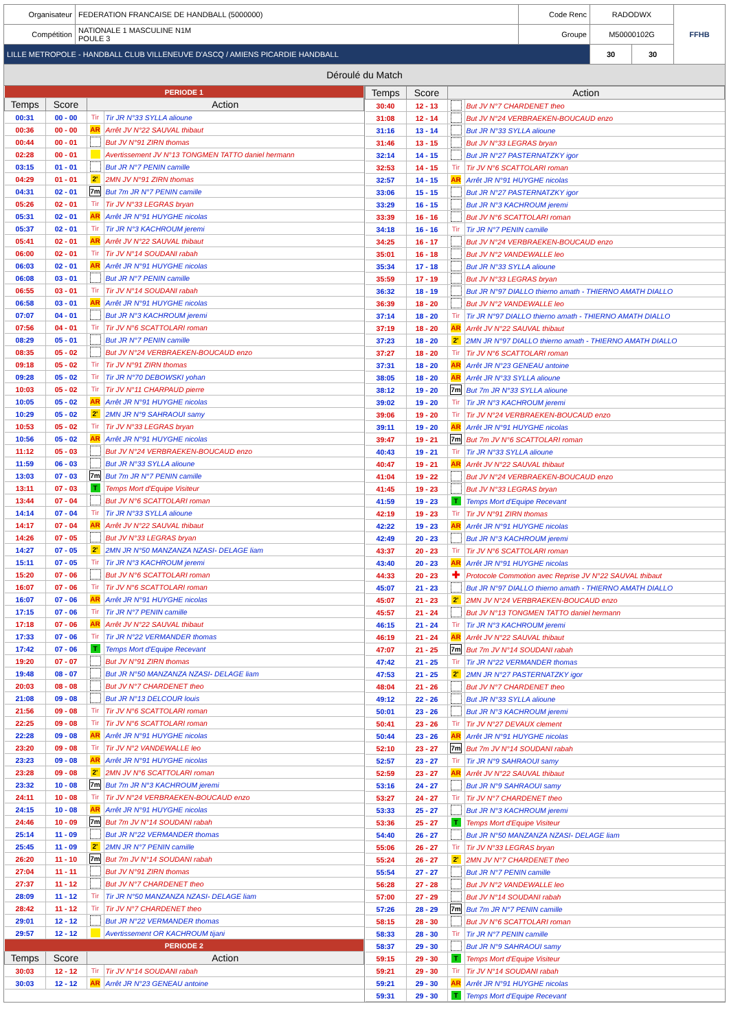| Organisateur | FEDERATION FRANCAISE DE HANDBALL (5000000) | Code Renc | RADODWX | | FFHB |
| Compétition | NATIONALE 1 MASCULINE N1M POULE 3 | Groupe | M50000102G | | |
| LILLE METROPOLE - HANDBALL CLUB VILLENEUVE D'ASCQ / AMIENS PICARDIE HANDBALL | | | 30 | 30 | |
Déroulé du Match
| PERIODE 1 | | | |
| Temps | Score | Action | |
| 00:31 | 00 - 00 | Tir | Tir JR N°33 SYLLA alioune |
| 00:36 | 00 - 00 | AR | Arrêt JV N°22 SAUVAL thibaut |
| 00:44 | 00 - 01 | : | But JV N°91 ZIRN thomas |
| 02:28 | 00 - 01 | | Avertissement JV N°13 TONGMEN TATTO daniel hermann |
| 03:15 | 01 - 01 | : | But JR N°7 PENIN camille |
| 04:29 | 01 - 01 | 2' | 2MN JV N°91 ZIRN thomas |
| 04:31 | 02 - 01 | 7m | But 7m JR N°7 PENIN camille |
| 05:26 | 02 - 01 | Tir | Tir JV N°33 LEGRAS bryan |
| 05:31 | 02 - 01 | AR | Arrêt JR N°91 HUYGHE nicolas |
| 05:37 | 02 - 01 | Tir | Tir JR N°3 KACHROUM jeremi |
| 05:41 | 02 - 01 | AR | Arrêt JV N°22 SAUVAL thibaut |
| 06:00 | 02 - 01 | Tir | Tir JV N°14 SOUDANI rabah |
| 06:03 | 02 - 01 | AR | Arrêt JR N°91 HUYGHE nicolas |
| 06:08 | 03 - 01 | : | But JR N°7 PENIN camille |
| 06:55 | 03 - 01 | Tir | Tir JV N°14 SOUDANI rabah |
| 06:58 | 03 - 01 | AR | Arrêt JR N°91 HUYGHE nicolas |
| 07:07 | 04 - 01 | : | But JR N°3 KACHROUM jeremi |
| 07:56 | 04 - 01 | Tir | Tir JV N°6 SCATTOLARI roman |
| 08:29 | 05 - 01 | : | But JR N°7 PENIN camille |
| 08:35 | 05 - 02 | : | But JV N°24 VERBRAEKEN-BOUCAUD enzo |
| 09:18 | 05 - 02 | Tir | Tir JV N°91 ZIRN thomas |
| 09:28 | 05 - 02 | Tir | Tir JR N°70 DEBOWSKI yohan |
| 10:03 | 05 - 02 | Tir | Tir JV N°11 CHARPAUD pierre |
| 10:05 | 05 - 02 | AR | Arrêt JR N°91 HUYGHE nicolas |
| 10:29 | 05 - 02 | 2' | 2MN JR N°9 SAHRAOUI samy |
| 10:53 | 05 - 02 | Tir | Tir JV N°33 LEGRAS bryan |
| 10:56 | 05 - 02 | AR | Arrêt JR N°91 HUYGHE nicolas |
| 11:12 | 05 - 03 | : | But JV N°24 VERBRAEKEN-BOUCAUD enzo |
| 11:59 | 06 - 03 | : | But JR N°33 SYLLA alioune |
| 13:03 | 07 - 03 | 7m | But 7m JR N°7 PENIN camille |
| 13:11 | 07 - 03 | T | Temps Mort d'Equipe Visiteur |
| 13:44 | 07 - 04 | : | But JV N°6 SCATTOLARI roman |
| 14:14 | 07 - 04 | Tir | Tir JR N°33 SYLLA alioune |
| 14:17 | 07 - 04 | AR | Arrêt JV N°22 SAUVAL thibaut |
| 14:26 | 07 - 05 | : | But JV N°33 LEGRAS bryan |
| 14:27 | 07 - 05 | 2' | 2MN JR N°50 MANZANZA NZASI- DELAGE liam |
| 15:11 | 07 - 05 | Tir | Tir JR N°3 KACHROUM jeremi |
| 15:20 | 07 - 06 | : | But JV N°6 SCATTOLARI roman |
| 16:07 | 07 - 06 | Tir | Tir JV N°6 SCATTOLARI roman |
| 16:07 | 07 - 06 | AR | Arrêt JR N°91 HUYGHE nicolas |
| 17:15 | 07 - 06 | Tir | Tir JR N°7 PENIN camille |
| 17:18 | 07 - 06 | AR | Arrêt JV N°22 SAUVAL thibaut |
| 17:33 | 07 - 06 | Tir | Tir JR N°22 VERMANDER thomas |
| 17:42 | 07 - 06 | T | Temps Mort d'Equipe Recevant |
| 19:20 | 07 - 07 | : | But JV N°91 ZIRN thomas |
| 19:48 | 08 - 07 | : | But JR N°50 MANZANZA NZASI- DELAGE liam |
| 20:03 | 08 - 08 | : | But JV N°7 CHARDENET theo |
| 21:08 | 09 - 08 | : | But JR N°13 DELCOUR louis |
| 21:56 | 09 - 08 | Tir | Tir JV N°6 SCATTOLARI roman |
| 22:25 | 09 - 08 | Tir | Tir JV N°6 SCATTOLARI roman |
| 22:28 | 09 - 08 | AR | Arrêt JR N°91 HUYGHE nicolas |
| 23:20 | 09 - 08 | Tir | Tir JV N°2 VANDEWALLE leo |
| 23:23 | 09 - 08 | AR | Arrêt JR N°91 HUYGHE nicolas |
| 23:28 | 09 - 08 | 2' | 2MN JV N°6 SCATTOLARI roman |
| 23:32 | 10 - 08 | 7m | But 7m JR N°3 KACHROUM jeremi |
| 24:11 | 10 - 08 | Tir | Tir JV N°24 VERBRAEKEN-BOUCAUD enzo |
| 24:15 | 10 - 08 | AR | Arrêt JR N°91 HUYGHE nicolas |
| 24:46 | 10 - 09 | 7m | But 7m JV N°14 SOUDANI rabah |
| 25:14 | 11 - 09 | : | But JR N°22 VERMANDER thomas |
| 25:45 | 11 - 09 | 2' | 2MN JR N°7 PENIN camille |
| 26:20 | 11 - 10 | 7m | But 7m JV N°14 SOUDANI rabah |
| 27:04 | 11 - 11 | : | But JV N°91 ZIRN thomas |
| 27:37 | 11 - 12 | : | But JV N°7 CHARDENET theo |
| 28:09 | 11 - 12 | Tir | Tir JR N°50 MANZANZA NZASI- DELAGE liam |
| 28:42 | 11 - 12 | Tir | Tir JV N°7 CHARDENET theo |
| 29:01 | 12 - 12 | : | But JR N°22 VERMANDER thomas |
| 29:57 | 12 - 12 | | Avertissement OR KACHROUM tijani |
| PERIODE 2 | | | |
| Temps | Score | Action | |
| 30:03 | 12 - 12 | Tir | Tir JV N°14 SOUDANI rabah |
| 30:03 | 12 - 12 | AR | Arrêt JR N°23 GENEAU antoine |
| Temps | Score | Action | |
| --- | --- | --- | --- |
| 30:40 | 12 - 13 | : | But JV N°7 CHARDENET theo |
| 31:08 | 12 - 14 | : | But JV N°24 VERBRAEKEN-BOUCAUD enzo |
| 31:16 | 13 - 14 | : | But JR N°33 SYLLA alioune |
| 31:46 | 13 - 15 | : | But JV N°33 LEGRAS bryan |
| 32:14 | 14 - 15 | : | But JR N°27 PASTERNATZKY igor |
| 32:53 | 14 - 15 | Tir | Tir JV N°6 SCATTOLARI roman |
| 32:57 | 14 - 15 | AR | Arrêt JR N°91 HUYGHE nicolas |
| 33:06 | 15 - 15 | : | But JR N°27 PASTERNATZKY igor |
| 33:29 | 16 - 15 | : | But JR N°3 KACHROUM jeremi |
| 33:39 | 16 - 16 | : | But JV N°6 SCATTOLARI roman |
| 34:18 | 16 - 16 | Tir | Tir JR N°7 PENIN camille |
| 34:25 | 16 - 17 | : | But JV N°24 VERBRAEKEN-BOUCAUD enzo |
| 35:01 | 16 - 18 | : | But JV N°2 VANDEWALLE leo |
| 35:34 | 17 - 18 | : | But JR N°33 SYLLA alioune |
| 35:59 | 17 - 19 | : | But JV N°33 LEGRAS bryan |
| 36:32 | 18 - 19 | : | But JR N°97 DIALLO thierno amath - THIERNO AMATH DIALLO |
| 36:39 | 18 - 20 | : | But JV N°2 VANDEWALLE leo |
| 37:14 | 18 - 20 | Tir | Tir JR N°97 DIALLO thierno amath - THIERNO AMATH DIALLO |
| 37:19 | 18 - 20 | AR | Arrêt JV N°22 SAUVAL thibaut |
| 37:23 | 18 - 20 | 2' | 2MN JR N°97 DIALLO thierno amath - THIERNO AMATH DIALLO |
| 37:27 | 18 - 20 | Tir | Tir JV N°6 SCATTOLARI roman |
| 37:31 | 18 - 20 | AR | Arrêt JR N°23 GENEAU antoine |
| 38:05 | 18 - 20 | AR | Arrêt JR N°33 SYLLA alioune |
| 38:12 | 19 - 20 | 7m | But 7m JR N°33 SYLLA alioune |
| 39:02 | 19 - 20 | Tir | Tir JR N°3 KACHROUM jeremi |
| 39:06 | 19 - 20 | Tir | Tir JV N°24 VERBRAEKEN-BOUCAUD enzo |
| 39:11 | 19 - 20 | AR | Arrêt JR N°91 HUYGHE nicolas |
| 39:47 | 19 - 21 | 7m | But 7m JV N°6 SCATTOLARI roman |
| 40:43 | 19 - 21 | Tir | Tir JR N°33 SYLLA alioune |
| 40:47 | 19 - 21 | AR | Arrêt JV N°22 SAUVAL thibaut |
| 41:04 | 19 - 22 | : | But JV N°24 VERBRAEKEN-BOUCAUD enzo |
| 41:45 | 19 - 23 | : | But JV N°33 LEGRAS bryan |
| 41:59 | 19 - 23 | T | Temps Mort d'Equipe Recevant |
| 42:19 | 19 - 23 | Tir | Tir JV N°91 ZIRN thomas |
| 42:22 | 19 - 23 | AR | Arrêt JR N°91 HUYGHE nicolas |
| 42:49 | 20 - 23 | : | But JR N°3 KACHROUM jeremi |
| 43:37 | 20 - 23 | Tir | Tir JV N°6 SCATTOLARI roman |
| 43:40 | 20 - 23 | AR | Arrêt JR N°91 HUYGHE nicolas |
| 44:33 | 20 - 23 | ✚ | Protocole Commotion avec Reprise JV N°22 SAUVAL thibaut |
| 45:07 | 21 - 23 | : | But JR N°97 DIALLO thierno amath - THIERNO AMATH DIALLO |
| 45:07 | 21 - 23 | 2' | 2MN JV N°24 VERBRAEKEN-BOUCAUD enzo |
| 45:57 | 21 - 24 | : | But JV N°13 TONGMEN TATTO daniel hermann |
| 46:15 | 21 - 24 | Tir | Tir JR N°3 KACHROUM jeremi |
| 46:19 | 21 - 24 | AR | Arrêt JV N°22 SAUVAL thibaut |
| 47:07 | 21 - 25 | 7m | But 7m JV N°14 SOUDANI rabah |
| 47:42 | 21 - 25 | Tir | Tir JR N°22 VERMANDER thomas |
| 47:53 | 21 - 25 | 2' | 2MN JR N°27 PASTERNATZKY igor |
| 48:04 | 21 - 26 | : | But JV N°7 CHARDENET theo |
| 49:12 | 22 - 26 | : | But JR N°33 SYLLA alioune |
| 50:01 | 23 - 26 | : | But JR N°3 KACHROUM jeremi |
| 50:41 | 23 - 26 | Tir | Tir JV N°27 DEVAUX clement |
| 50:44 | 23 - 26 | AR | Arrêt JR N°91 HUYGHE nicolas |
| 52:10 | 23 - 27 | 7m | But 7m JV N°14 SOUDANI rabah |
| 52:57 | 23 - 27 | Tir | Tir JR N°9 SAHRAOUI samy |
| 52:59 | 23 - 27 | AR | Arrêt JV N°22 SAUVAL thibaut |
| 53:16 | 24 - 27 | : | But JR N°9 SAHRAOUI samy |
| 53:27 | 24 - 27 | Tir | Tir JV N°7 CHARDENET theo |
| 53:33 | 25 - 27 | : | But JR N°3 KACHROUM jeremi |
| 53:36 | 25 - 27 | T | Temps Mort d'Equipe Visiteur |
| 54:40 | 26 - 27 | : | But JR N°50 MANZANZA NZASI- DELAGE liam |
| 55:06 | 26 - 27 | Tir | Tir JV N°33 LEGRAS bryan |
| 55:24 | 26 - 27 | 2' | 2MN JV N°7 CHARDENET theo |
| 55:54 | 27 - 27 | : | But JR N°7 PENIN camille |
| 56:28 | 27 - 28 | : | But JV N°2 VANDEWALLE leo |
| 57:00 | 27 - 29 | : | But JV N°14 SOUDANI rabah |
| 57:26 | 28 - 29 | 7m | But 7m JR N°7 PENIN camille |
| 58:15 | 28 - 30 | : | But JV N°6 SCATTOLARI roman |
| 58:33 | 28 - 30 | Tir | Tir JR N°7 PENIN camille |
| 58:37 | 29 - 30 | : | But JR N°9 SAHRAOUI samy |
| 59:15 | 29 - 30 | T | Temps Mort d'Equipe Visiteur |
| 59:21 | 29 - 30 | Tir | Tir JV N°14 SOUDANI rabah |
| 59:21 | 29 - 30 | AR | Arrêt JR N°91 HUYGHE nicolas |
| 59:31 | 29 - 30 | T | Temps Mort d'Equipe Recevant |